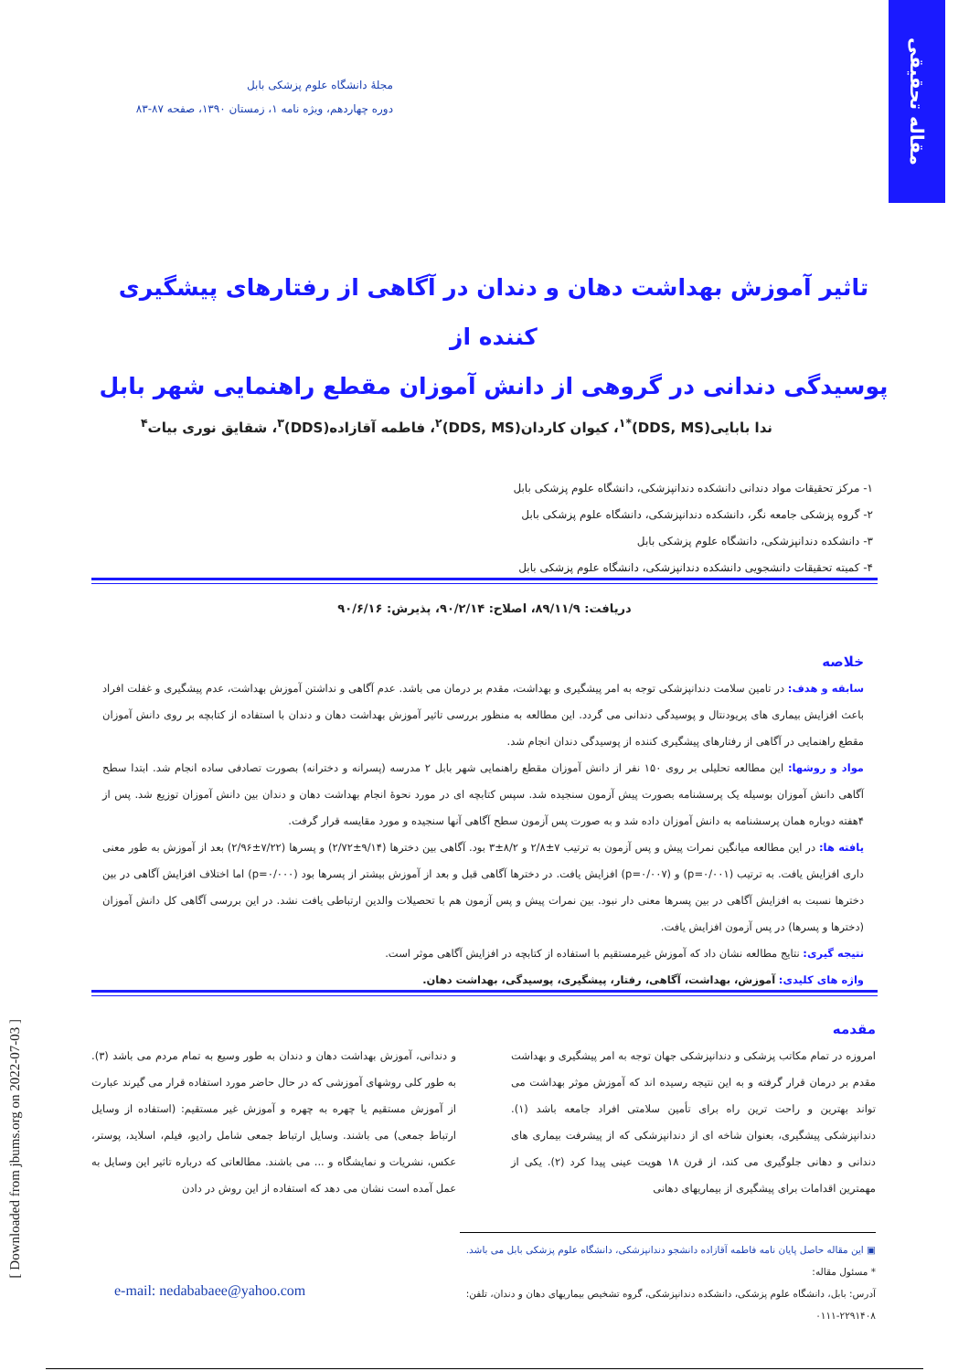مقاله تحقیقی
مجلهٔ دانشگاه علوم پزشکی بابل
دوره چهاردهم، ویژه نامه ۱، زمستان ۱۳۹۰، صفحه ۸۷-۸۳
تاثیر آموزش بهداشت دهان و دندان در آگاهی از رفتارهای پیشگیری کننده از
پوسیدگی دندانی در گروهی از دانش آموزان مقطع راهنمایی شهر بابل
ندا بابایی(DDS, MS)<sup>*۱</sup>، کیوان کاردان(DDS, MS)<sup>۲</sup>، فاطمه آقازاده(DDS)<sup>۳</sup>، شقایق نوری بیات<sup>۴</sup>
۱- مرکز تحقیقات مواد دندانی دانشکده دندانپزشکی، دانشگاه علوم پزشکی بابل
۲- گروه پزشکی جامعه نگر، دانشکده دندانپزشکی، دانشگاه علوم پزشکی بابل
۳- دانشکده دندانپزشکی، دانشگاه علوم پزشکی بابل
۴- کمیته تحقیقات دانشجویی دانشکده دندانپزشکی، دانشگاه علوم پزشکی بابل
دریافت: ۸۹/۱۱/۹، اصلاح: ۹۰/۲/۱۴، پذیرش: ۹۰/۶/۱۶
خلاصه
سابقه و هدف: در تامین سلامت دندانپزشکی توجه به امر پیشگیری و بهداشت، مقدم بر درمان می باشد. عدم آگاهی و نداشتن آموزش بهداشت، عدم پیشگیری و غفلت افراد باعث افزایش بیماری های پریودنتال و پوسیدگی دندانی می گردد. این مطالعه به منظور بررسی تاثیر آموزش بهداشت دهان و دندان با استفاده از کتابچه بر روی دانش آموزان مقطع راهنمایی در آگاهی از رفتارهای پیشگیری کننده از پوسیدگی دندان انجام شد.
مواد و روشها: این مطالعه تحلیلی بر روی ۱۵۰ نفر از دانش آموزان مقطع راهنمایی شهر بابل ۲ مدرسه (پسرانه و دخترانه) بصورت تصادفی ساده انجام شد. ابتدا سطح آگاهی دانش آموزان بوسیله یک پرسشنامه بصورت پیش آزمون سنجیده شد. سپس کتابچه ای در مورد نحوهٔ انجام بهداشت دهان و دندان بین دانش آموزان توزیع شد. پس از ۴هفته دوباره همان پرسشنامه به دانش آموزان داده شد و به صورت پس آزمون سطح آگاهی آنها سنجیده و مورد مقایسه قرار گرفت.
یافته ها: در این مطالعه میانگین نمرات پیش و پس آزمون به ترتیب ۷±۲/۸ و ۸/۲±۳ بود. آگاهی بین دخترها (۹/۱۴±۲/۷۲) و پسرها (۷/۲۲±۲/۹۶) بعد از آموزش به طور معنی داری افزایش یافت. به ترتیب (p=۰/۰۰۱) و (p=۰/۰۰۷) افزایش یافت. در دخترها آگاهی قبل و بعد از آموزش بیشتر از پسرها بود (p=۰/۰۰۰) اما اختلاف افزایش آگاهی در بین دخترها نسبت به افزایش آگاهی در بین پسرها معنی دار نبود. بین نمرات پیش و پس آزمون هم با تحصیلات والدین ارتباطی یافت نشد. در این بررسی آگاهی کل دانش آموزان (دخترها و پسرها) در پس آزمون افزایش یافت.
نتیجه گیری: نتایج مطالعه نشان داد که آموزش غیرمستقیم با استفاده از کتابچه در افزایش آگاهی موثر است.
واژه های کلیدی: آموزش، بهداشت، آگاهی، رفتار، پیشگیری، پوسیدگی، بهداشت دهان.
مقدمه
امروزه در تمام مکاتب پزشکی و دندانپزشکی جهان توجه به امر پیشگیری و بهداشت مقدم بر درمان قرار گرفته و به این نتیجه رسیده اند که آموزش موثر بهداشت می تواند بهترین و راحت ترین راه برای تأمین سلامتی افراد جامعه باشد (۱). دندانپزشکی پیشگیری، بعنوان شاخه ای از دندانپزشکی که از پیشرفت بیماری های دندانی و دهانی جلوگیری می کند، از قرن ۱۸ هویت عینی پیدا کرد (۲). یکی از مهمترین اقدامات برای پیشگیری از بیماریهای دهانی
و دندانی، آموزش بهداشت دهان و دندان به طور وسیع به تمام مردم می باشد (۳). به طور کلی روشهای آموزشی که در حال حاضر مورد استفاده قرار می گیرند عبارت از آموزش مستقیم یا چهره به چهره و آموزش غیر مستقیم: (استفاده از وسایل ارتباط جمعی) می باشند. وسایل ارتباط جمعی شامل رادیو، فیلم، اسلاید، پوستر، عکس، نشریات و نمایشگاه و ... می باشند. مطالعاتی که درباره تاثیر این وسایل به عمل آمده است نشان می دهد که استفاده از این روش در دادن
▣ این مقاله حاصل پایان نامه فاطمه آقازاده دانشجو دندانپزشکی، دانشگاه علوم پزشکی بابل می باشد.
* مسئول مقاله:
آدرس: بابل، دانشگاه علوم پزشکی، دانشکده دندانپزشکی، گروه تشخیص بیماریهای دهان و دندان، تلفن: ۲۲۹۱۴۰۸-۰۱۱۱
e-mail: nedababaee@yahoo.com
[ Downloaded from jbums.org on 2022-07-03 ]